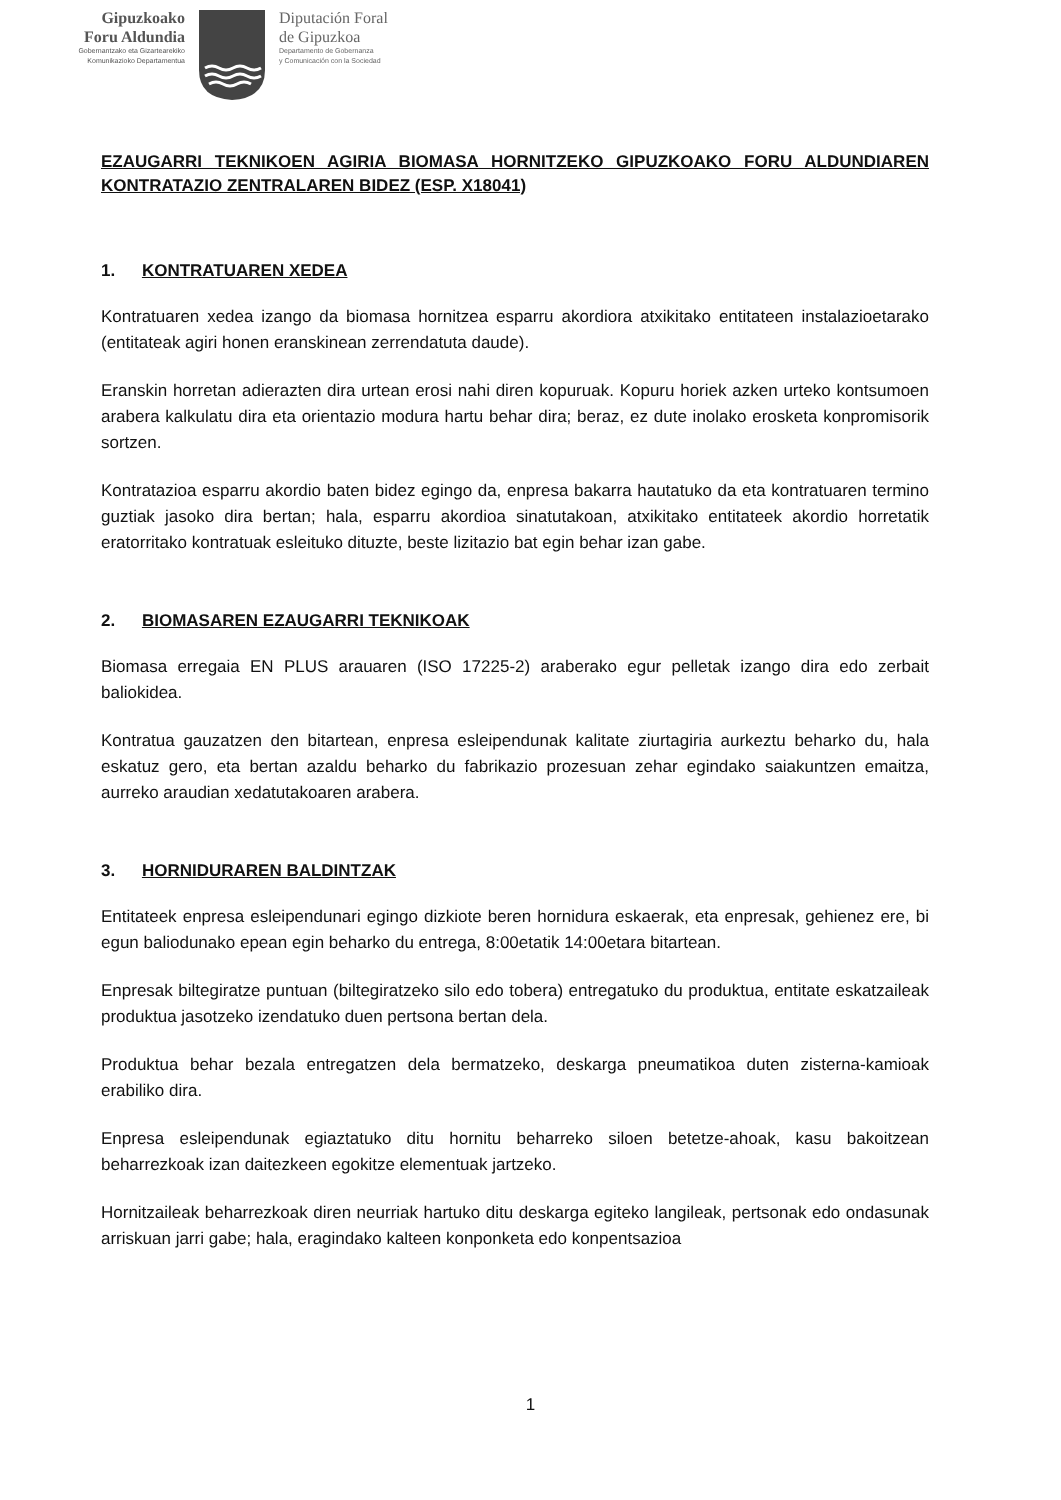Gipuzkoako
Foru Aldundia
Gobernantzako eta Gizartearekiko
Komunikazioko Departamentua
Diputación Foral
de Gipuzkoa
Departamento de Gobernanza
y Comunicación con la Sociedad
EZAUGARRI TEKNIKOEN AGIRIA BIOMASA HORNITZEKO GIPUZKOAKO FORU ALDUNDIAREN KONTRATAZIO ZENTRALAREN BIDEZ (ESP. X18041)
1. KONTRATUAREN XEDEA
Kontratuaren xedea izango da biomasa hornitzea esparru akordiora atxikitako entitateen instalazioetarako (entitateak agiri honen eranskinean zerrendatuta daude).
Eranskin horretan adierazten dira urtean erosi nahi diren kopuruak. Kopuru horiek azken urteko kontsumoen arabera kalkulatu dira eta orientazio modura hartu behar dira; beraz, ez dute inolako erosketa konpromisorik sortzen.
Kontratazioa esparru akordio baten bidez egingo da, enpresa bakarra hautatuko da eta kontratuaren termino guztiak jasoko dira bertan; hala, esparru akordioa sinatutakoan, atxikitako entitateek akordio horretatik eratorritako kontratuak esleituko dituzte, beste lizitazio bat egin behar izan gabe.
2. BIOMASAREN EZAUGARRI TEKNIKOAK
Biomasa erregaia EN PLUS arauaren (ISO 17225-2) araberako egur pelletak izango dira edo zerbait baliokidea.
Kontratua gauzatzen den bitartean, enpresa esleipendunak kalitate ziurtagiria aurkeztu beharko du, hala eskatuz gero, eta bertan azaldu beharko du fabrikazio prozesuan zehar egindako saiakuntzen emaitza, aurreko araudian xedatutakoaren arabera.
3. HORNIDURAREN BALDINTZAK
Entitateek enpresa esleipendunari egingo dizkiote beren hornidura eskaerak, eta enpresak, gehienez ere, bi egun baliodunako epean egin beharko du entrega, 8:00etatik 14:00etara bitartean.
Enpresak biltegiratze puntuan (biltegiratzeko silo edo tobera) entregatuko du produktua, entitate eskatzaileak produktua jasotzeko izendatuko duen pertsona bertan dela.
Produktua behar bezala entregatzen dela bermatzeko, deskarga pneumatikoa duten zisterna-kamioak erabiliko dira.
Enpresa esleipendunak egiaztatuko ditu hornitu beharreko siloen betetze-ahoak, kasu bakoitzean beharrezkoak izan daitezkeen egokitze elementuak jartzeko.
Hornitzaileak beharrezkoak diren neurriak hartuko ditu deskarga egiteko langileak, pertsonak edo ondasunak arriskuan jarri gabe; hala, eragindako kalteen konponketa edo konpentsazioa
1